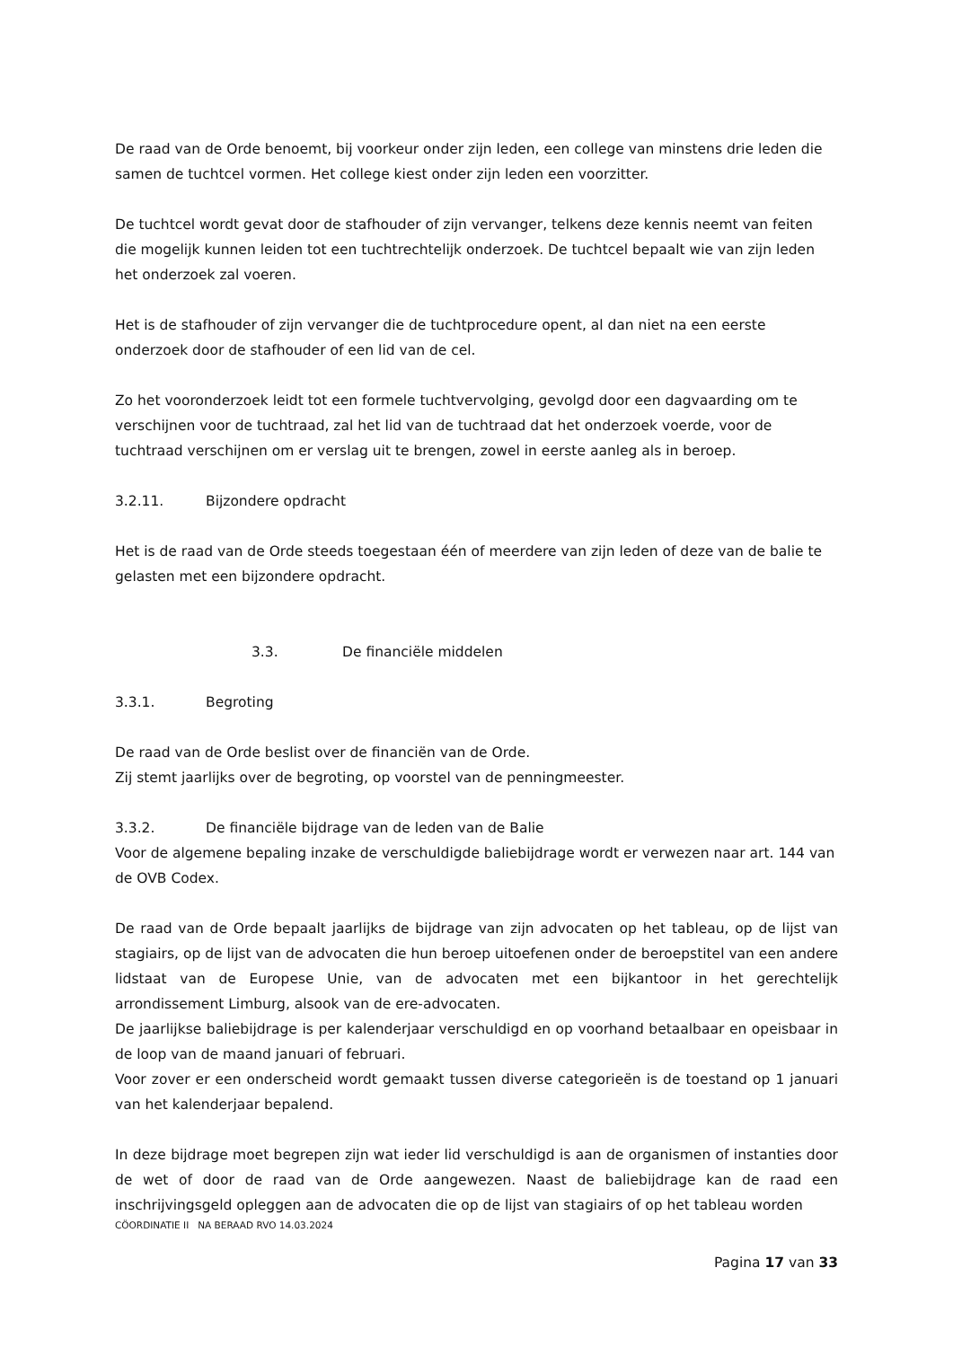De raad van de Orde benoemt, bij voorkeur onder zijn leden, een college van minstens drie leden die samen de tuchtcel vormen. Het college kiest onder zijn leden een voorzitter.
De tuchtcel wordt gevat door de stafhouder of zijn vervanger, telkens deze kennis neemt van feiten die mogelijk kunnen leiden tot een tuchtrechtelijk onderzoek. De tuchtcel bepaalt wie van zijn leden het onderzoek zal voeren.
Het is de stafhouder of zijn vervanger die de tuchtprocedure opent, al dan niet na een eerste onderzoek door de stafhouder of een lid van de cel.
Zo het vooronderzoek leidt tot een formele tuchtvervolging, gevolgd door een dagvaarding om te verschijnen voor de tuchtraad, zal het lid van de tuchtraad dat het onderzoek voerde, voor de tuchtraad verschijnen om er verslag uit te brengen, zowel in eerste aanleg als in beroep.
3.2.11. Bijzondere opdracht
Het is de raad van de Orde steeds toegestaan één of meerdere van zijn leden of deze van de balie te gelasten met een bijzondere opdracht.
3.3. De financiële middelen
3.3.1. Begroting
De raad van de Orde beslist over de financiën van de Orde.
Zij stemt jaarlijks over de begroting, op voorstel van de penningmeester.
3.3.2. De financiële bijdrage van de leden van de Balie
Voor de algemene bepaling inzake de verschuldigde baliebijdrage wordt er verwezen naar art. 144 van de OVB Codex.
De raad van de Orde bepaalt jaarlijks de bijdrage van zijn advocaten op het tableau, op de lijst van stagiairs, op de lijst van de advocaten die hun beroep uitoefenen onder de beroepstitel van een andere lidstaat van de Europese Unie, van de advocaten met een bijkantoor in het gerechtelijk arrondissement Limburg, alsook van de ere-advocaten.
De jaarlijkse baliebijdrage is per kalenderjaar verschuldigd en op voorhand betaalbaar en opeisbaar in de loop van de maand januari of februari.
Voor zover er een onderscheid wordt gemaakt tussen diverse categorieën is de toestand op 1 januari van het kalenderjaar bepalend.
In deze bijdrage moet begrepen zijn wat ieder lid verschuldigd is aan de organismen of instanties door de wet of door de raad van de Orde aangewezen. Naast de baliebijdrage kan de raad een inschrijvingsgeld opleggen aan de advocaten die op de lijst van stagiairs of op het tableau worden
CÖORDINATIE II NA BERAAD RVO 14.03.2024
Pagina 17 van 33